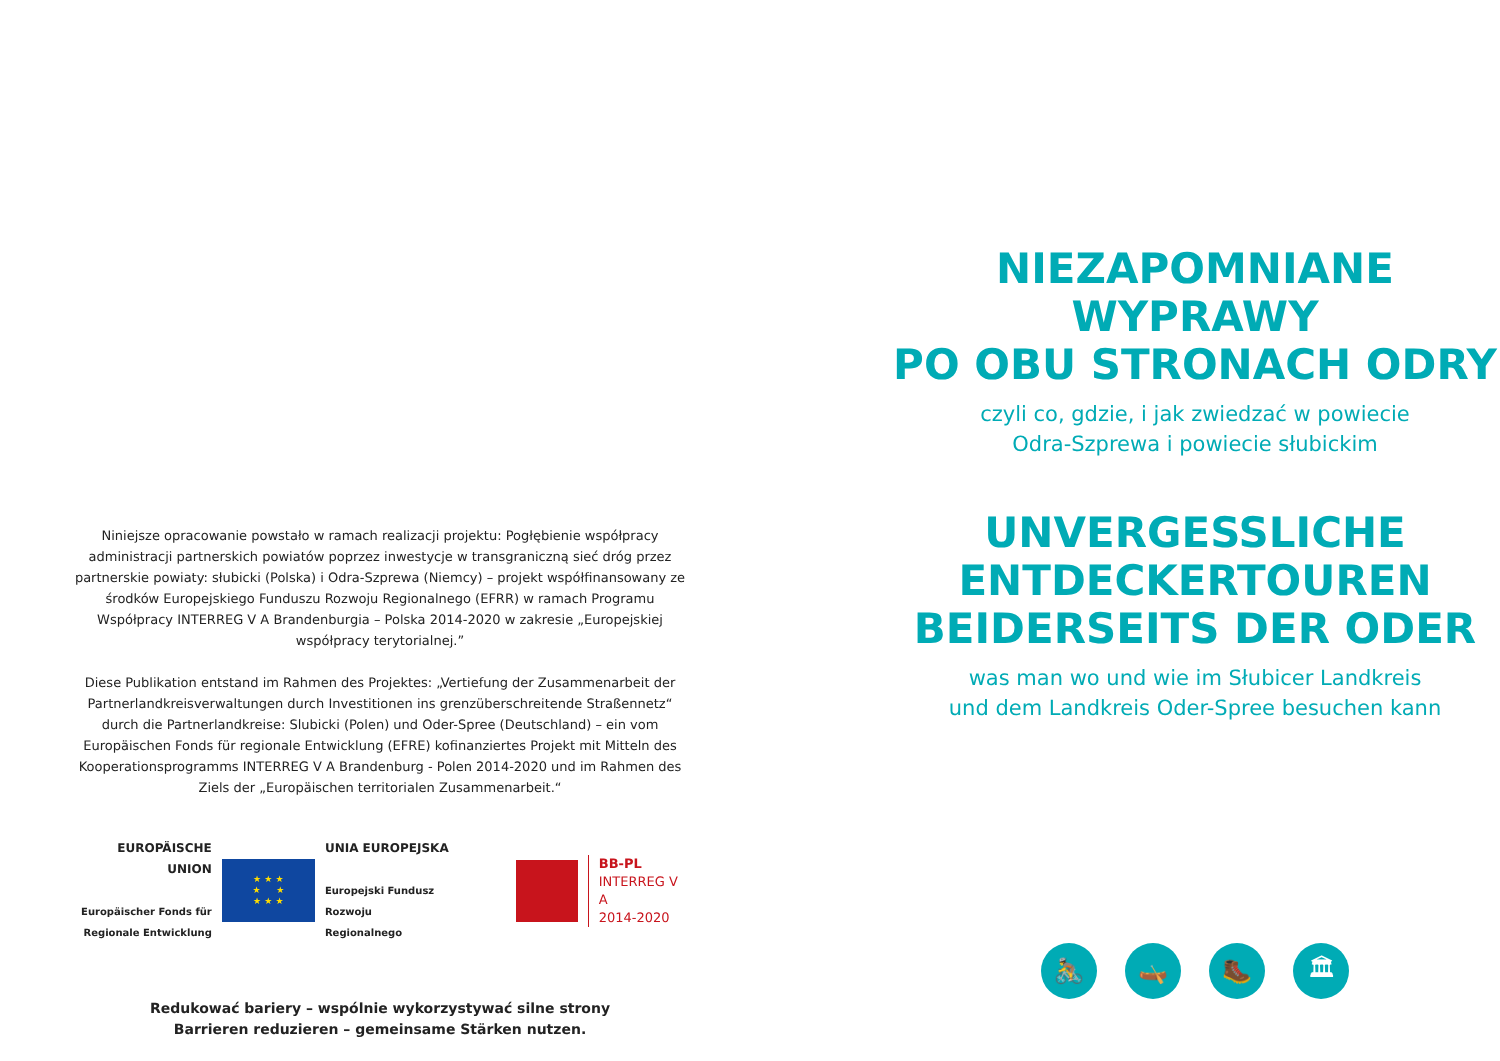Niniejsze opracowanie powstało w ramach realizacji projektu: Pogłębienie współpracy administracji partnerskich powiatów poprzez inwestycje w transgraniczną sieć dróg przez partnerskie powiaty: słubicki (Polska) i Odra-Szprewa (Niemcy) – projekt współfinansowany ze środków Europejskiego Funduszu Rozwoju Regionalnego (EFRR) w ramach Programu Współpracy INTERREG V A Brandenburgia – Polska 2014-2020 w zakresie „Europejskiej współpracy terytorialnej.”
Diese Publikation entstand im Rahmen des Projektes: „Vertiefung der Zusammenarbeit der Partnerlandkreisverwaltungen durch Investitionen ins grenzüberschreitende Straßennetz“ durch die Partnerlandkreise: Slubicki (Polen) und Oder-Spree (Deutschland) – ein vom Europäischen Fonds für regionale Entwicklung (EFRE) kofinanziertes Projekt mit Mitteln des Kooperationsprogramms INTERREG V A Brandenburg - Polen 2014-2020 und im Rahmen des Ziels der „Europäischen territorialen Zusammenarbeit.“
EUROPÄISCHE UNION
Europäischer Fonds für
Regionale Entwicklung
★ ★ ★
★ ★
★ ★ ★
UNIA EUROPEJSKA
Europejski Fundusz
Rozwoju Regionalnego
BB-PL
INTERREG V A
2014-2020
Redukować bariery – wspólnie wykorzystywać silne strony
Barrieren reduzieren – gemeinsame Stärken nutzen.
NIEZAPOMNIANE WYPRAWY
PO OBU STRONACH ODRY
czyli co, gdzie, i jak zwiedzać w powiecie
Odra-Szprewa i powiecie słubickim
UNVERGESSLICHE
ENTDECKERTOUREN
BEIDERSEITS DER ODER
was man wo und wie im Słubicer Landkreis
und dem Landkreis Oder-Spree besuchen kann
🚴 🛶 🥾 🏛